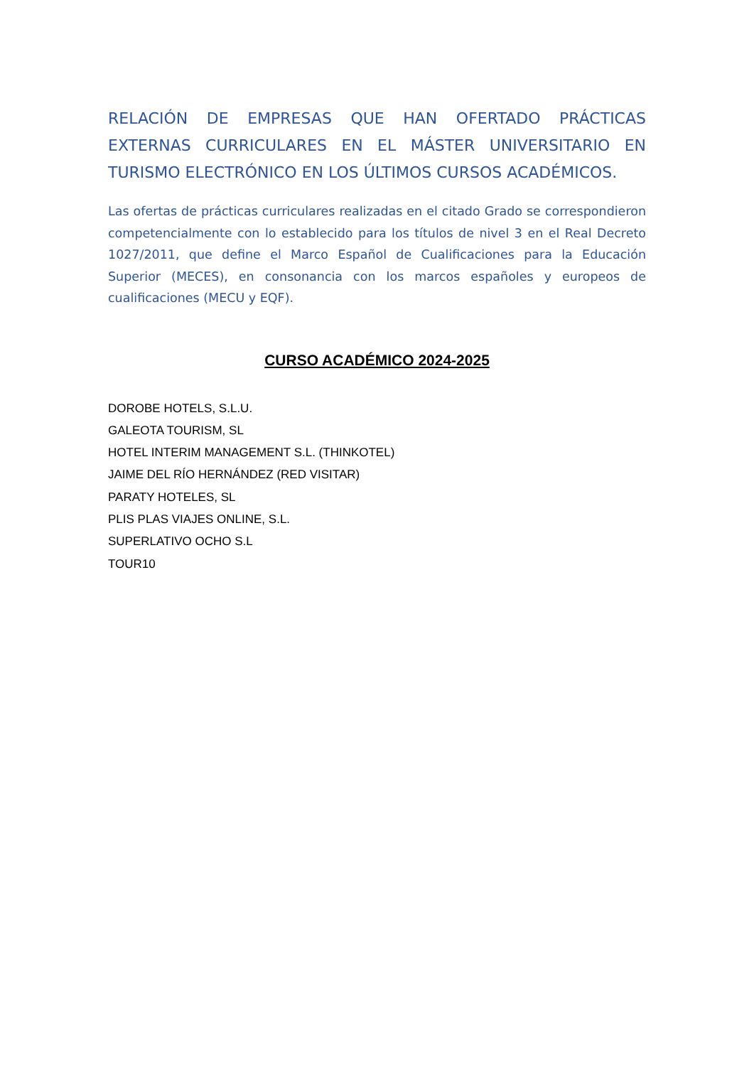RELACIÓN DE EMPRESAS QUE HAN OFERTADO PRÁCTICAS EXTERNAS CURRICULARES EN EL MÁSTER UNIVERSITARIO EN TURISMO ELECTRÓNICO EN LOS ÚLTIMOS CURSOS ACADÉMICOS.
Las ofertas de prácticas curriculares realizadas en el citado Grado se correspondieron competencialmente con lo establecido para los títulos de nivel 3 en el Real Decreto 1027/2011, que define el Marco Español de Cualificaciones para la Educación Superior (MECES), en consonancia con los marcos españoles y europeos de cualificaciones (MECU y EQF).
CURSO ACADÉMICO 2024-2025
DOROBE HOTELS, S.L.U.
GALEOTA TOURISM, SL
HOTEL INTERIM MANAGEMENT S.L. (THINKOTEL)
JAIME DEL RÍO HERNÁNDEZ (RED VISITAR)
PARATY HOTELES, SL
PLIS PLAS VIAJES ONLINE, S.L.
SUPERLATIVO OCHO S.L
TOUR10